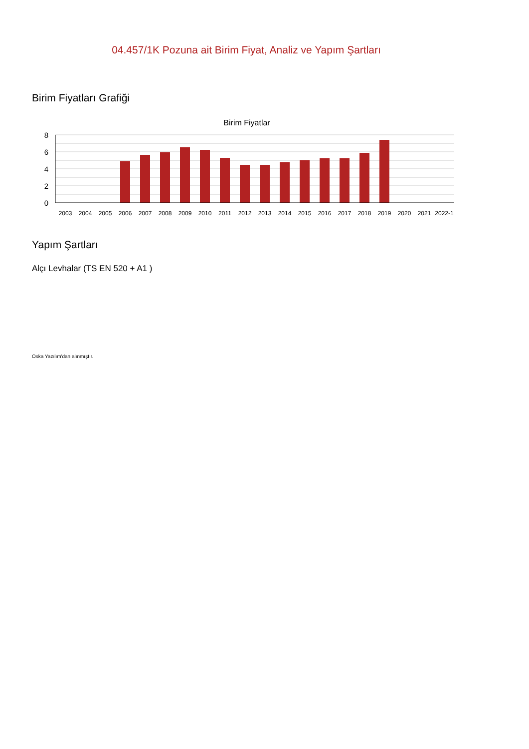04.457/1K Pozuna ait Birim Fiyat, Analiz ve Yapım Şartları
Birim Fiyatları Grafiği
Birim Fiyatlar
8
6
4
2
0
2003
2004
2005
2006
2007
2008
2009
2010
2011
2012
2013
2014
2015
2016
2017
2018
2019
2020
2021
2022-1
Yapım Şartları
Alçı Levhalar (TS EN 520 + A1 )
Oska Yazılım'dan alınmıştır.